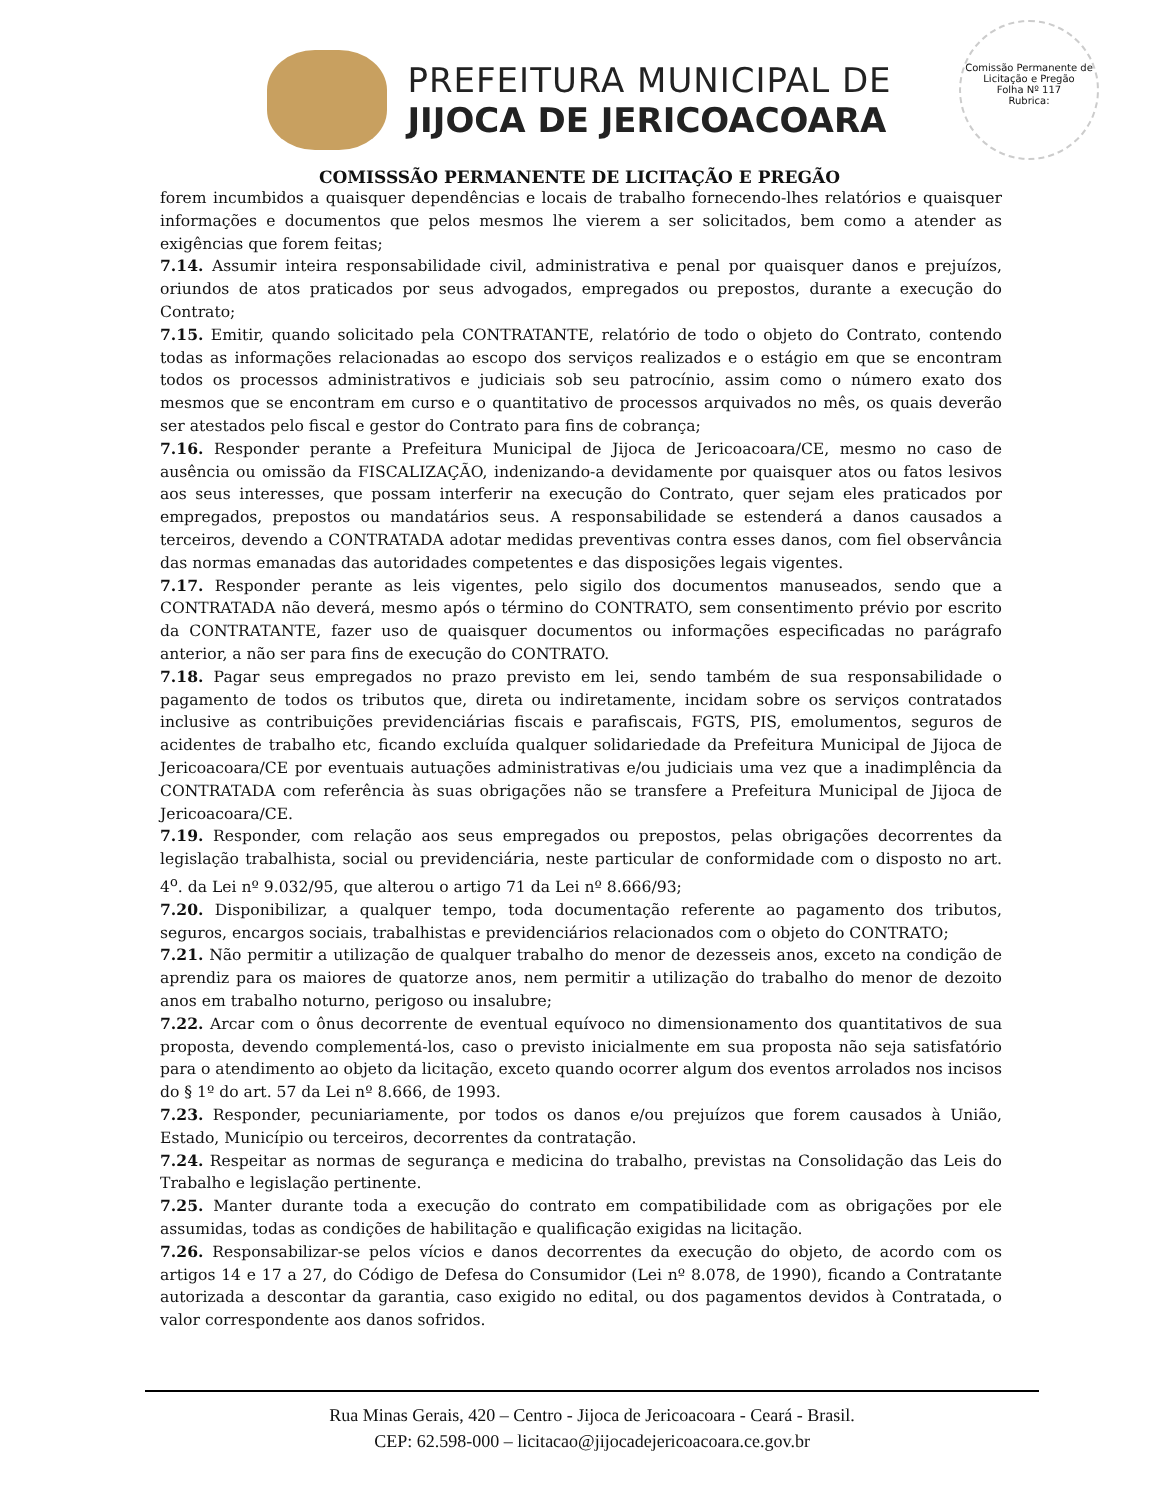PREFEITURA MUNICIPAL DE
JIJOCA DE JERICOACOARA
Comissão Permanente de Licitação e Pregão
Folha Nº 117
Rubrica:
COMISSSÃO PERMANENTE DE LICITAÇÃO E PREGÃO
forem incumbidos a quaisquer dependências e locais de trabalho fornecendo-lhes relatórios e quaisquer informações e documentos que pelos mesmos lhe vierem a ser solicitados, bem como a atender as exigências que forem feitas;
7.14. Assumir inteira responsabilidade civil, administrativa e penal por quaisquer danos e prejuízos, oriundos de atos praticados por seus advogados, empregados ou prepostos, durante a execução do Contrato;
7.15. Emitir, quando solicitado pela CONTRATANTE, relatório de todo o objeto do Contrato, contendo todas as informações relacionadas ao escopo dos serviços realizados e o estágio em que se encontram todos os processos administrativos e judiciais sob seu patrocínio, assim como o número exato dos mesmos que se encontram em curso e o quantitativo de processos arquivados no mês, os quais deverão ser atestados pelo fiscal e gestor do Contrato para fins de cobrança;
7.16. Responder perante a Prefeitura Municipal de Jijoca de Jericoacoara/CE, mesmo no caso de ausência ou omissão da FISCALIZAÇÃO, indenizando-a devidamente por quaisquer atos ou fatos lesivos aos seus interesses, que possam interferir na execução do Contrato, quer sejam eles praticados por empregados, prepostos ou mandatários seus. A responsabilidade se estenderá a danos causados a terceiros, devendo a CONTRATADA adotar medidas preventivas contra esses danos, com fiel observância das normas emanadas das autoridades competentes e das disposições legais vigentes.
7.17. Responder perante as leis vigentes, pelo sigilo dos documentos manuseados, sendo que a CONTRATADA não deverá, mesmo após o término do CONTRATO, sem consentimento prévio por escrito da CONTRATANTE, fazer uso de quaisquer documentos ou informações especificadas no parágrafo anterior, a não ser para fins de execução do CONTRATO.
7.18. Pagar seus empregados no prazo previsto em lei, sendo também de sua responsabilidade o pagamento de todos os tributos que, direta ou indiretamente, incidam sobre os serviços contratados inclusive as contribuições previdenciárias fiscais e parafiscais, FGTS, PIS, emolumentos, seguros de acidentes de trabalho etc, ficando excluída qualquer solidariedade da Prefeitura Municipal de Jijoca de Jericoacoara/CE por eventuais autuações administrativas e/ou judiciais uma vez que a inadimplência da CONTRATADA com referência às suas obrigações não se transfere a Prefeitura Municipal de Jijoca de Jericoacoara/CE.
7.19. Responder, com relação aos seus empregados ou prepostos, pelas obrigações decorrentes da legislação trabalhista, social ou previdenciária, neste particular de conformidade com o disposto no art. 4<sup>o</sup>. da Lei nº 9.032/95, que alterou o artigo 71 da Lei nº 8.666/93;
7.20. Disponibilizar, a qualquer tempo, toda documentação referente ao pagamento dos tributos, seguros, encargos sociais, trabalhistas e previdenciários relacionados com o objeto do CONTRATO;
7.21. Não permitir a utilização de qualquer trabalho do menor de dezesseis anos, exceto na condição de aprendiz para os maiores de quatorze anos, nem permitir a utilização do trabalho do menor de dezoito anos em trabalho noturno, perigoso ou insalubre;
7.22. Arcar com o ônus decorrente de eventual equívoco no dimensionamento dos quantitativos de sua proposta, devendo complementá-los, caso o previsto inicialmente em sua proposta não seja satisfatório para o atendimento ao objeto da licitação, exceto quando ocorrer algum dos eventos arrolados nos incisos do § 1º do art. 57 da Lei nº 8.666, de 1993.
7.23. Responder, pecuniariamente, por todos os danos e/ou prejuízos que forem causados à União, Estado, Município ou terceiros, decorrentes da contratação.
7.24. Respeitar as normas de segurança e medicina do trabalho, previstas na Consolidação das Leis do Trabalho e legislação pertinente.
7.25. Manter durante toda a execução do contrato em compatibilidade com as obrigações por ele assumidas, todas as condições de habilitação e qualificação exigidas na licitação.
7.26. Responsabilizar-se pelos vícios e danos decorrentes da execução do objeto, de acordo com os artigos 14 e 17 a 27, do Código de Defesa do Consumidor (Lei nº 8.078, de 1990), ficando a Contratante autorizada a descontar da garantia, caso exigido no edital, ou dos pagamentos devidos à Contratada, o valor correspondente aos danos sofridos.
Rua Minas Gerais, 420 – Centro - Jijoca de Jericoacoara - Ceará - Brasil.
CEP: 62.598-000 – licitacao@jijocadejericoacoara.ce.gov.br